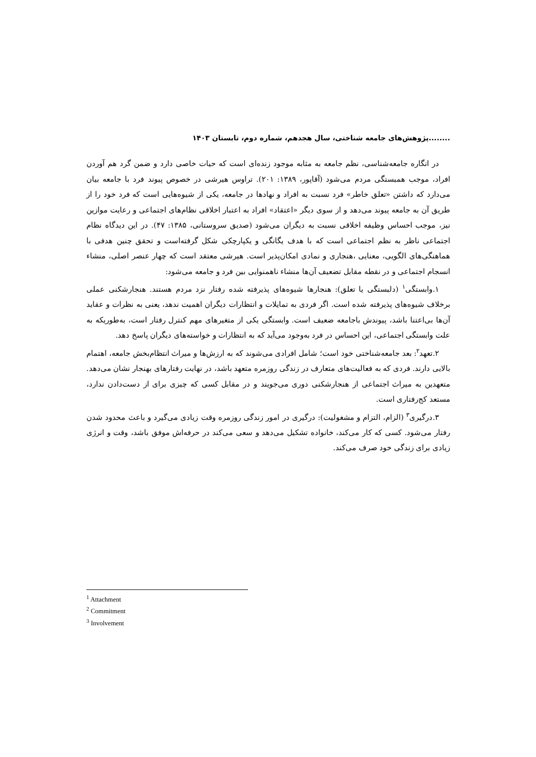........پژوهش‌های جامعه شناختی، سال هجدهم، شماره دوم، تابستان ۱۴۰۳
در انگاره جامعه‌شناسی، نظم جامعه به مثابه موجود زنده‌ای است که حیات خاصی دارد و ضمن گرد هم آوردن افراد، موجب همبستگی مردم می‌شود (آقاپور، ۱۳۸۹: ۲۰۱). تراوس هیرشی در خصوص پیوند فرد با جامعه بیان می‌دارد که داشتن «تعلق خاطر» فرد نسبت به افراد و نهادها در جامعه، یکی از شیوه‌هایی است که فرد خود را از طریق آن به جامعه پیوند می‌دهد و از سوی دیگر «اعتقاد» افراد به اعتبار اخلاقی نظام‌های اجتماعی و رعایت موازین نیز، موجب احساس وظیفه اخلاقی نسبت به دیگران می‌شود (صدیق سروستانی، ۱۳۸۵: ۴۷). در این دیدگاه نظام اجتماعی ناظر به نظم اجتماعی است که با هدف یگانگی و یکپارچکی شکل گرفته‌است و تحقق چنین هدفی با هماهنگی‌های الگویی، معنایی ،هنجاری و نمادی امکان‌پذیر است. هیرشی معتقد است که چهار عنصر اصلی، منشاء انسجام اجتماعی و در نقطه مقابل تضعیف آن‌ها منشاء ناهمنوایی بین فرد و جامعه می‌شود:
۱.وابستگی<sup>۱</sup> (دلبستگی یا تعلق): هنجارها شیوه‌های پذیرفته شده رفتار نزد مردم هستند. هنجارشکنی عملی برخلاف شیوه‌های پذیرفته شده است. اگر فردی به تمایلات و انتظارات دیگران اهمیت ندهد، یعنی به نظرات و عقاید آن‌ها بی‌اعتنا باشد، پیوندش باجامعه ضعیف است. وابستگی یکی از متغیرهای مهم کنترل رفتار است، به‌طوریکه به علت وابستگی اجتماعی، این احساس در فرد به‌وجود می‌آید که به انتظارات و خواسته‌های دیگران پاسخ دهد.
۲.تعهد<sup>۲</sup>: بعد جامعه‌شناختی خود است؛ شامل افرادی می‌شوند که به ارزش‌ها و میراث انتظام‌بخش جامعه، اهتمام بالایی دارند. فردی که به فعالیت‌های متعارف در زندگی روزمره متعهد باشد، در نهایت رفتارهای بهنجار نشان می‌دهد. متعهدین به میراث اجتماعی از هنجارشکنی دوری می‌جویند و در مقابل کسی که چیزی برای از دست‌دادن ندارد، مستعد کج‌رفتاری است.
۳.درگیری<sup>۳</sup> (الزام، التزام و مشغولیت): درگیری در امور زندگی روزمره وقت زیادی می‌گیرد و باعث محدود شدن رفتار می‌شود. کسی که کار می‌کند، خانواده تشکیل می‌دهد و سعی می‌کند در حرفه‌اش موفق باشد، وقت و انرژی زیادی برای زندگی خود صرف می‌کند.
<sup>1</sup> Attachment
<sup>2</sup> Commitment
<sup>3</sup> Involvement